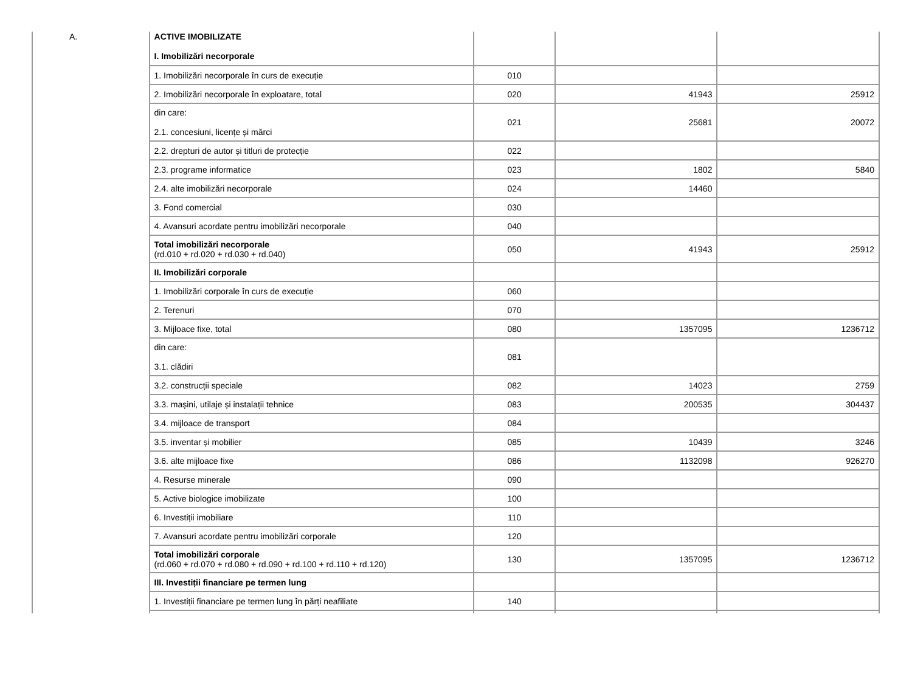| A. | ACTIVE IMOBILIZATE I. Imobilizări necorporale | | | |
| | 1. Imobilizări necorporale în curs de execuție | 010 | | |
| | 2. Imobilizări necorporale în exploatare, total | 020 | 41943 | 25912 |
| | din care: 2.1. concesiuni, licențe și mărci | 021 | 25681 | 20072 |
| | 2.2. drepturi de autor și titluri de protecție | 022 | | |
| | 2.3. programe informatice | 023 | 1802 | 5840 |
| | 2.4. alte imobilizări necorporale | 024 | 14460 | |
| | 3. Fond comercial | 030 | | |
| | 4. Avansuri acordate pentru imobilizări necorporale | 040 | | |
| | Total imobilizări necorporale (rd.010 + rd.020 + rd.030 + rd.040) | 050 | 41943 | 25912 |
| | II. Imobilizări corporale | | | |
| | 1. Imobilizări corporale în curs de execuție | 060 | | |
| | 2. Terenuri | 070 | | |
| | 3. Mijloace fixe, total | 080 | 1357095 | 1236712 |
| | din care: 3.1. clădiri | 081 | | |
| | 3.2. construcții speciale | 082 | 14023 | 2759 |
| | 3.3. mașini, utilaje și instalații tehnice | 083 | 200535 | 304437 |
| | 3.4. mijloace de transport | 084 | | |
| | 3.5. inventar și mobilier | 085 | 10439 | 3246 |
| | 3.6. alte mijloace fixe | 086 | 1132098 | 926270 |
| | 4. Resurse minerale | 090 | | |
| | 5. Active biologice imobilizate | 100 | | |
| | 6. Investiții imobiliare | 110 | | |
| | 7. Avansuri acordate pentru imobilizări corporale | 120 | | |
| | Total imobilizări corporale (rd.060 + rd.070 + rd.080 + rd.090 + rd.100 + rd.110 + rd.120) | 130 | 1357095 | 1236712 |
| | III. Investiții financiare pe termen lung | | | |
| | 1. Investiții financiare pe termen lung în părți neafiliate | 140 | | |